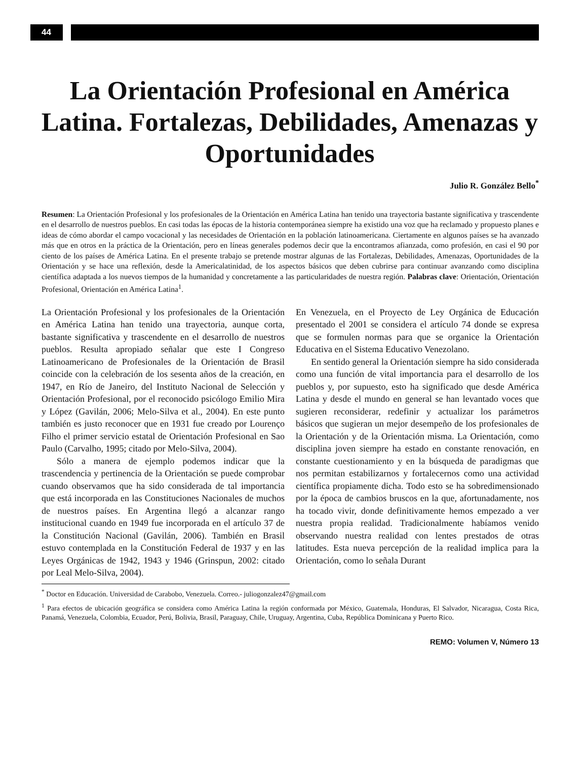44
La Orientación Profesional en América Latina. Fortalezas, Debilidades, Amenazas y Oportunidades
Julio R. González Bello<sup>*</sup>
Resumen: La Orientación Profesional y los profesionales de la Orientación en América Latina han tenido una trayectoria bastante significativa y trascendente en el desarrollo de nuestros pueblos. En casi todas las épocas de la historia contemporánea siempre ha existido una voz que ha reclamado y propuesto planes e ideas de cómo abordar el campo vocacional y las necesidades de Orientación en la población latinoamericana. Ciertamente en algunos países se ha avanzado más que en otros en la práctica de la Orientación, pero en líneas generales podemos decir que la encontramos afianzada, como profesión, en casi el 90 por ciento de los países de América Latina. En el presente trabajo se pretende mostrar algunas de las Fortalezas, Debilidades, Amenazas, Oportunidades de la Orientación y se hace una reflexión, desde la Americalatinidad, de los aspectos básicos que deben cubrirse para continuar avanzando como disciplina científica adaptada a los nuevos tiempos de la humanidad y concretamente a las particularidades de nuestra región. Palabras clave: Orientación, Orientación Profesional, Orientación en América Latina<sup>1</sup>.
La Orientación Profesional y los profesionales de la Orientación en América Latina han tenido una trayectoria, aunque corta, bastante significativa y trascendente en el desarrollo de nuestros pueblos. Resulta apropiado señalar que este I Congreso Latinoamericano de Profesionales de la Orientación de Brasil coincide con la celebración de los sesenta años de la creación, en 1947, en Río de Janeiro, del Instituto Nacional de Selección y Orientación Profesional, por el reconocido psicólogo Emilio Mira y López (Gavilán, 2006; Melo-Silva et al., 2004). En este punto también es justo reconocer que en 1931 fue creado por Lourenço Filho el primer servicio estatal de Orientación Profesional en Sao Paulo (Carvalho, 1995; citado por Melo-Silva, 2004).
Sólo a manera de ejemplo podemos indicar que la trascendencia y pertinencia de la Orientación se puede comprobar cuando observamos que ha sido considerada de tal importancia que está incorporada en las Constituciones Nacionales de muchos de nuestros países. En Argentina llegó a alcanzar rango institucional cuando en 1949 fue incorporada en el artículo 37 de la Constitución Nacional (Gavilán, 2006). También en Brasil estuvo contemplada en la Constitución Federal de 1937 y en las Leyes Orgánicas de 1942, 1943 y 1946 (Grinspun, 2002: citado por Leal Melo-Silva, 2004).
En Venezuela, en el Proyecto de Ley Orgánica de Educación presentado el 2001 se considera el artículo 74 donde se expresa que se formulen normas para que se organice la Orientación Educativa en el Sistema Educativo Venezolano.
En sentido general la Orientación siempre ha sido considerada como una función de vital importancia para el desarrollo de los pueblos y, por supuesto, esto ha significado que desde América Latina y desde el mundo en general se han levantado voces que sugieren reconsiderar, redefinir y actualizar los parámetros básicos que sugieran un mejor desempeño de los profesionales de la Orientación y de la Orientación misma. La Orientación, como disciplina joven siempre ha estado en constante renovación, en constante cuestionamiento y en la búsqueda de paradigmas que nos permitan estabilizarnos y fortalecernos como una actividad científica propiamente dicha. Todo esto se ha sobredimensionado por la época de cambios bruscos en la que, afortunadamente, nos ha tocado vivir, donde definitivamente hemos empezado a ver nuestra propia realidad. Tradicionalmente habíamos venido observando nuestra realidad con lentes prestados de otras latitudes. Esta nueva percepción de la realidad implica para la Orientación, como lo señala Durant
<sup>*</sup> Doctor en Educación. Universidad de Carabobo, Venezuela. Correo.- juliogonzalez47@gmail.com
<sup>1</sup> Para efectos de ubicación geográfica se considera como América Latina la región conformada por México, Guatemala, Honduras, El Salvador, Nicaragua, Costa Rica, Panamá, Venezuela, Colombia, Ecuador, Perú, Bolivia, Brasil, Paraguay, Chile, Uruguay, Argentina, Cuba, República Dominicana y Puerto Rico.
REMO: Volumen V, Número 13